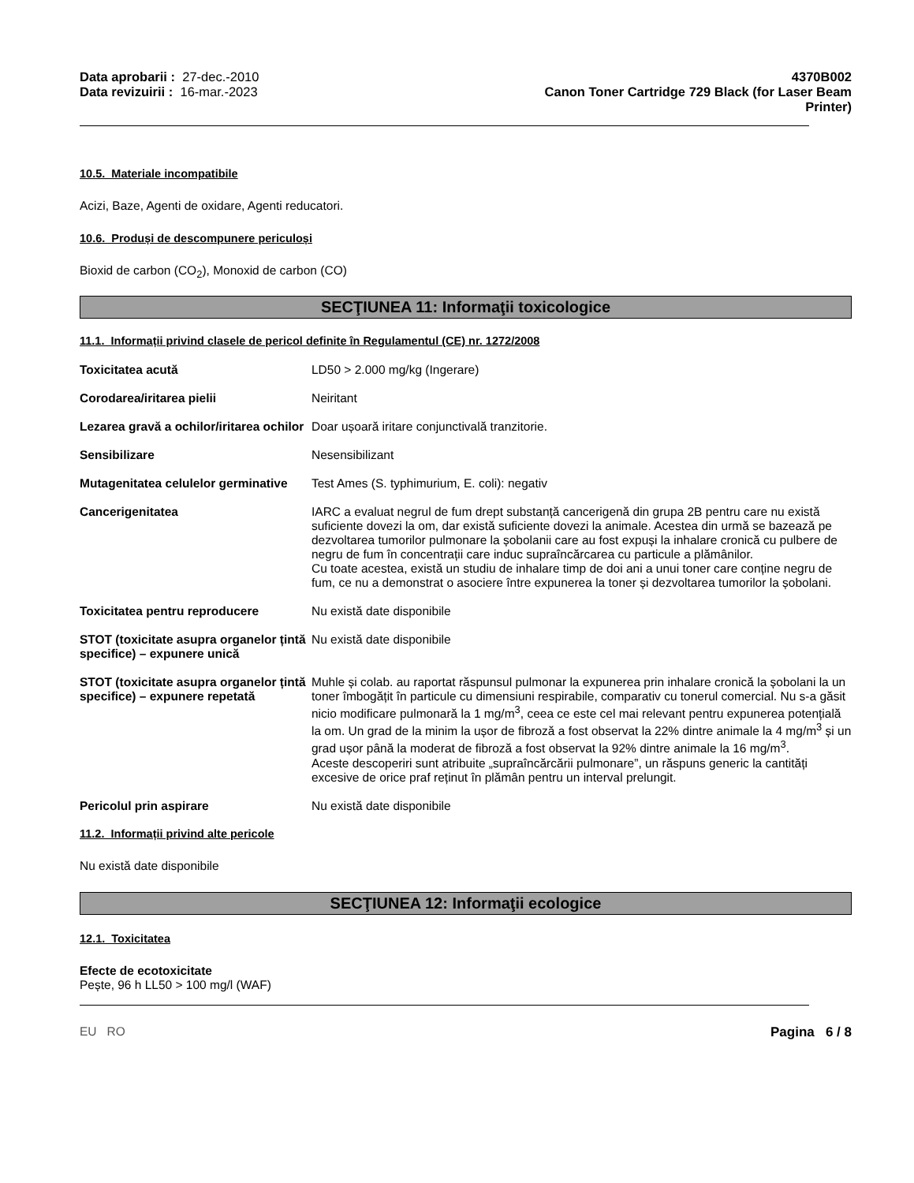Data aprobarii : 27-dec.-2010
Data revizuirii : 16-mar.-2023
4370B002
Canon Toner Cartridge 729 Black (for Laser Beam
Printer)
10.5. Materiale incompatibile
Acizi, Baze, Agenti de oxidare, Agenti reducatori.
10.6. Produși de descompunere periculoși
Bioxid de carbon (CO<sub>2</sub>), Monoxid de carbon (CO)
SECŢIUNEA 11: Informaţii toxicologice
11.1. Informații privind clasele de pericol definite în Regulamentul (CE) nr. 1272/2008
Toxicitatea acută LD50 > 2.000 mg/kg (Ingerare)
Corodarea/iritarea pielii Neiritant
Lezarea gravă a ochilor/iritarea ochilor
Doar ușoară iritare conjunctivală tranzitorie.
Sensibilizare Nesensibilizant
Mutagenitatea celulelor germinative
Test Ames (S. typhimurium, E. coli): negativ
Cancerigenitatea IARC a evaluat negrul de fum drept substanță cancerigenă din grupa 2B pentru care nu există suficiente dovezi la om, dar există suficiente dovezi la animale. Acestea din urmă se bazează pe dezvoltarea tumorilor pulmonare la șobolanii care au fost expuși la inhalare cronică cu pulbere de negru de fum în concentrații care induc supraîncărcarea cu particule a plămânilor.
Cu toate acestea, există un studiu de inhalare timp de doi ani a unui toner care conține negru de fum, ce nu a demonstrat o asociere între expunerea la toner și dezvoltarea tumorilor la șobolani.
Toxicitatea pentru reproducere Nu există date disponibile
STOT (toxicitate asupra organelor țintă specifice) – expunere unică
Nu există date disponibile
STOT (toxicitate asupra organelor țintă specifice) – expunere repetată
Muhle și colab. au raportat răspunsul pulmonar la expunerea prin inhalare cronică la șobolani la un toner îmbogățit în particule cu dimensiuni respirabile, comparativ cu tonerul comercial. Nu s-a găsit nicio modificare pulmonară la 1 mg/m<sup>3</sup>, ceea ce este cel mai relevant pentru expunerea potențială la om. Un grad de la minim la ușor de fibroză a fost observat la 22% dintre animale la 4 mg/m<sup>3</sup> și un grad ușor până la moderat de fibroză a fost observat la 92% dintre animale la 16 mg/m<sup>3</sup>.
Aceste descoperiri sunt atribuite „supraîncărcării pulmonare”, un răspuns generic la cantități excesive de orice praf reținut în plămân pentru un interval prelungit.
Pericolul prin aspirare Nu există date disponibile
11.2. Informații privind alte pericole
Nu există date disponibile
SECŢIUNEA 12: Informaţii ecologice
12.1. Toxicitatea
Efecte de ecotoxicitate
Pește, 96 h LL50 > 100 mg/l (WAF)
EU RO Pagina 6 / 8